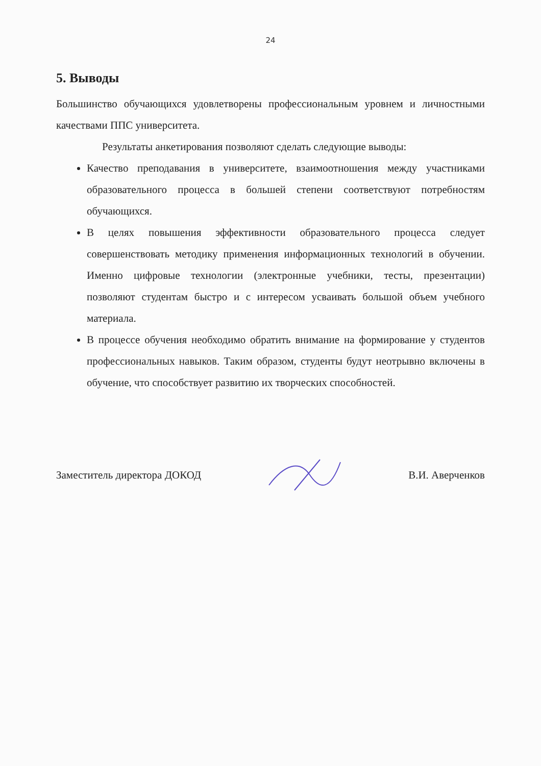24
5. Выводы
Большинство обучающихся удовлетворены профессиональным уровнем и личностными качествами ППС университета.
Результаты анкетирования позволяют сделать следующие выводы:
Качество преподавания в университете, взаимоотношения между участниками образовательного процесса в большей степени соответствуют потребностям обучающихся.
В целях повышения эффективности образовательного процесса следует совершенствовать методику применения информационных технологий в обучении. Именно цифровые технологии (электронные учебники, тесты, презентации) позволяют студентам быстро и с интересом усваивать большой объем учебного материала.
В процессе обучения необходимо обратить внимание на формирование у студентов профессиональных навыков. Таким образом, студенты будут неотрывно включены в обучение, что способствует развитию их творческих способностей.
Заместитель директора ДОКОД В.И. Аверченков